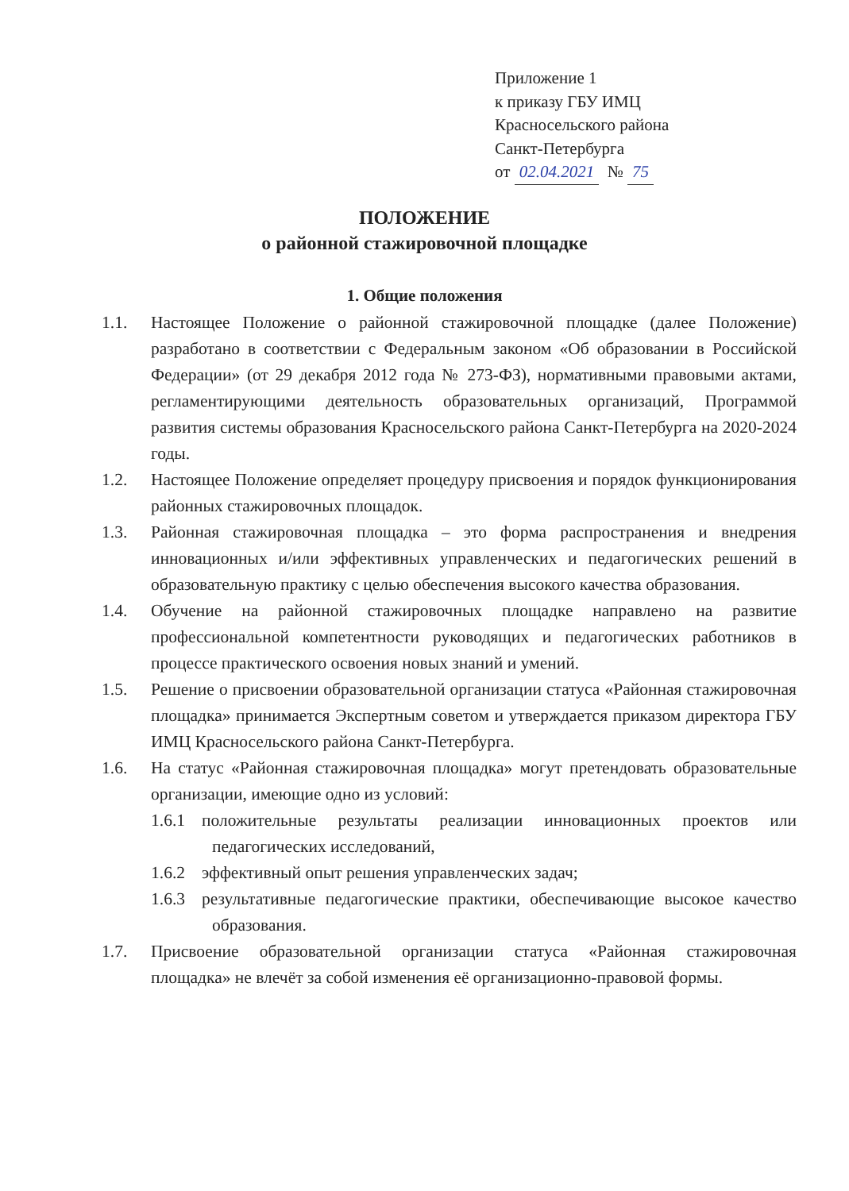Приложение 1
к приказу ГБУ ИМЦ
Красносельского района
Санкт-Петербурга
от 02.04.2021 № 75
ПОЛОЖЕНИЕ
о районной стажировочной площадке
1. Общие положения
1.1. Настоящее Положение о районной стажировочной площадке (далее Положение) разработано в соответствии с Федеральным законом «Об образовании в Российской Федерации» (от 29 декабря 2012 года № 273-ФЗ), нормативными правовыми актами, регламентирующими деятельность образовательных организаций, Программой развития системы образования Красносельского района Санкт-Петербурга на 2020-2024 годы.
1.2. Настоящее Положение определяет процедуру присвоения и порядок функционирования районных стажировочных площадок.
1.3. Районная стажировочная площадка – это форма распространения и внедрения инновационных и/или эффективных управленческих и педагогических решений в образовательную практику с целью обеспечения высокого качества образования.
1.4. Обучение на районной стажировочных площадке направлено на развитие профессиональной компетентности руководящих и педагогических работников в процессе практического освоения новых знаний и умений.
1.5. Решение о присвоении образовательной организации статуса «Районная стажировочная площадка» принимается Экспертным советом и утверждается приказом директора ГБУ ИМЦ Красносельского района Санкт-Петербурга.
1.6. На статус «Районная стажировочная площадка» могут претендовать образовательные организации, имеющие одно из условий:
1.6.1
положительные результаты реализации инновационных проектов или педагогических исследований,
1.6.2
эффективный опыт решения управленческих задач;
1.6.3
результативные педагогические практики, обеспечивающие высокое качество образования.
1.7. Присвоение образовательной организации статуса «Районная стажировочная площадка» не влечёт за собой изменения её организационно-правовой формы.